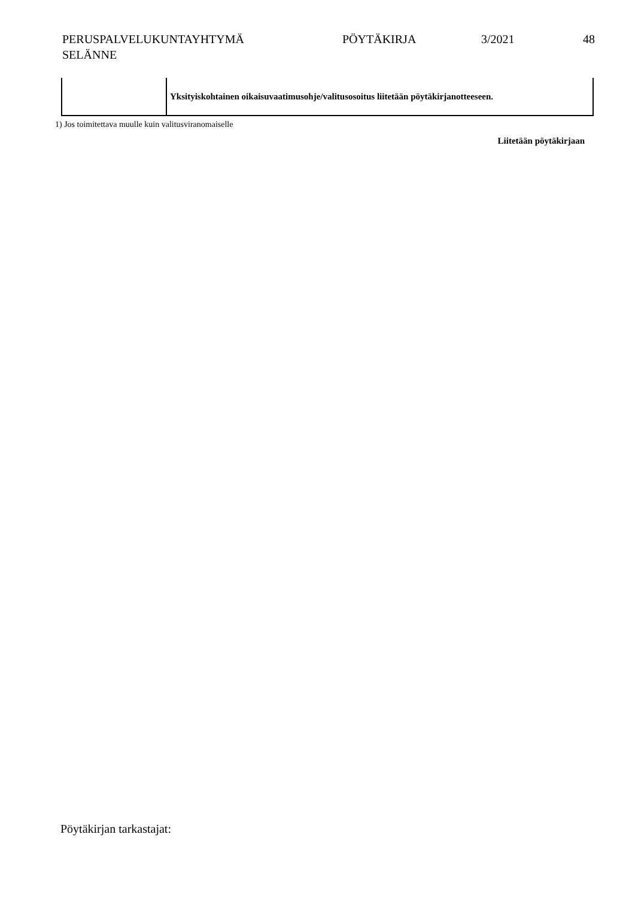PERUSPALVELUKUNTAYHTYMÄ
SELÄNNE
PÖYTÄKIRJA 3/2021 48
| | Yksityiskohtainen oikaisuvaatimusohje/valitusosoitus liitetään pöytäkirjanotteeseen. |
1) Jos toimitettava muulle kuin valitusviranomaiselle
Liitetään pöytäkirjaan
Pöytäkirjan tarkastajat: